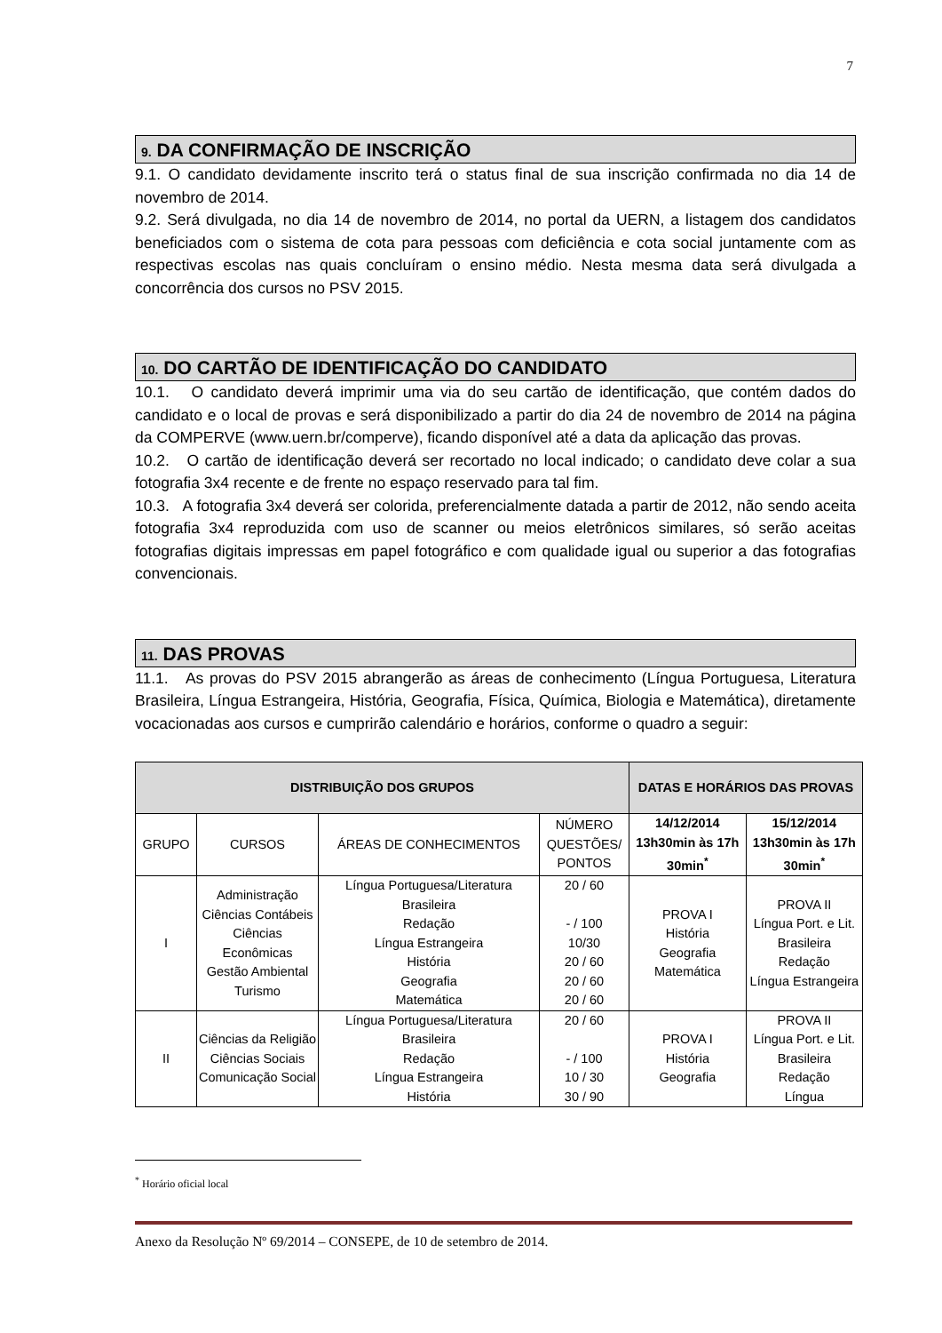7
9. DA CONFIRMAÇÃO DE INSCRIÇÃO
9.1. O candidato devidamente inscrito terá o status final de sua inscrição confirmada no dia 14 de novembro de 2014.
9.2. Será divulgada, no dia 14 de novembro de 2014, no portal da UERN, a listagem dos candidatos beneficiados com o sistema de cota para pessoas com deficiência e cota social juntamente com as respectivas escolas nas quais concluíram o ensino médio. Nesta mesma data será divulgada a concorrência dos cursos no PSV 2015.
10. DO CARTÃO DE IDENTIFICAÇÃO DO CANDIDATO
10.1. O candidato deverá imprimir uma via do seu cartão de identificação, que contém dados do candidato e o local de provas e será disponibilizado a partir do dia 24 de novembro de 2014 na página da COMPERVE (www.uern.br/comperve), ficando disponível até a data da aplicação das provas.
10.2. O cartão de identificação deverá ser recortado no local indicado; o candidato deve colar a sua fotografia 3x4 recente e de frente no espaço reservado para tal fim.
10.3. A fotografia 3x4 deverá ser colorida, preferencialmente datada a partir de 2012, não sendo aceita fotografia 3x4 reproduzida com uso de scanner ou meios eletrônicos similares, só serão aceitas fotografias digitais impressas em papel fotográfico e com qualidade igual ou superior a das fotografias convencionais.
11. DAS PROVAS
11.1. As provas do PSV 2015 abrangerão as áreas de conhecimento (Língua Portuguesa, Literatura Brasileira, Língua Estrangeira, História, Geografia, Física, Química, Biologia e Matemática), diretamente vocacionadas aos cursos e cumprirão calendário e horários, conforme o quadro a seguir:
| DISTRIBUIÇÃO DOS GRUPOS | | | | DATAS E HORÁRIOS DAS PROVAS | |
| --- | --- | --- | --- | --- | --- |
| GRUPO | CURSOS | ÁREAS DE CONHECIMENTOS | NÚMERO QUESTÕES/ PONTOS | 14/12/2014 13h30min às 17h 30min<sup>*</sup> | 15/12/2014 13h30min às 17h 30min<sup>*</sup> |
| I | Administração Ciências Contábeis Ciências Econômicas Gestão Ambiental Turismo | Língua Portuguesa/Literatura Brasileira Redação Língua Estrangeira História Geografia Matemática | 20 / 60 - / 100 10/30 20 / 60 20 / 60 20 / 60 | PROVA I História Geografia Matemática | PROVA II Língua Port. e Lit. Brasileira Redação Língua Estrangeira |
| II | Ciências da Religião Ciências Sociais Comunicação Social | Língua Portuguesa/Literatura Brasileira Redação Língua Estrangeira História | 20 / 60 - / 100 10 / 30 30 / 90 | PROVA I História Geografia | PROVA II Língua Port. e Lit. Brasileira Redação Língua |
<sup>*</sup> Horário oficial local
Anexo da Resolução Nº 69/2014 – CONSEPE, de 10 de setembro de 2014.